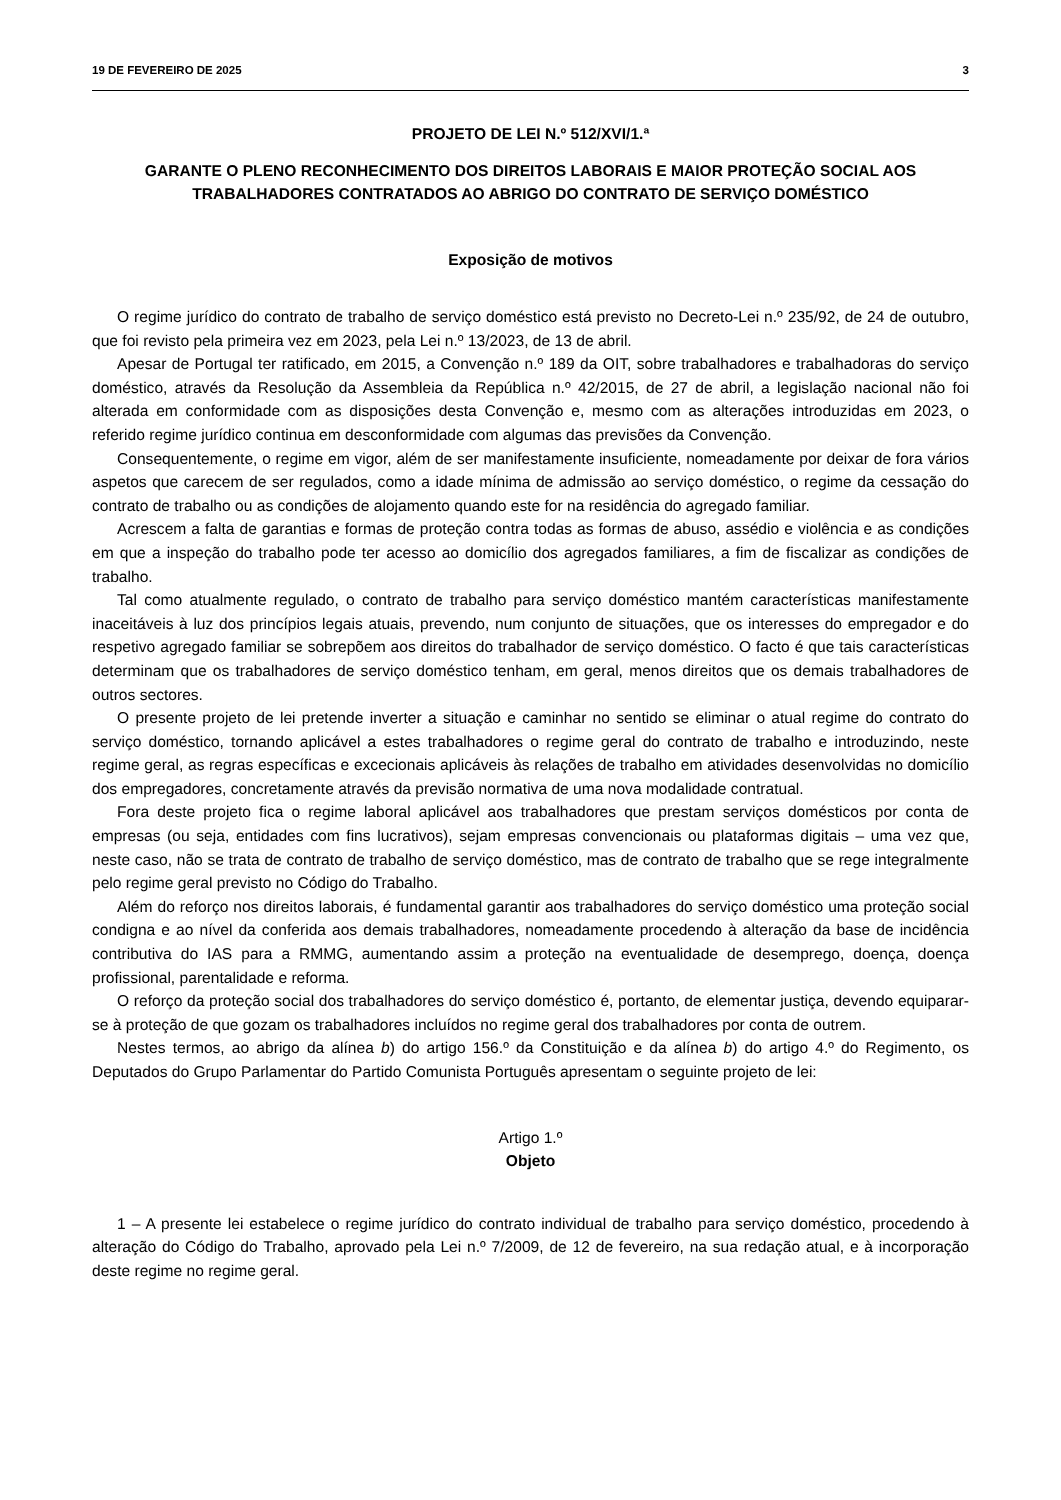19 DE FEVEREIRO DE 2025 3
PROJETO DE LEI N.º 512/XVI/1.ª
GARANTE O PLENO RECONHECIMENTO DOS DIREITOS LABORAIS E MAIOR PROTEÇÃO SOCIAL AOS TRABALHADORES CONTRATADOS AO ABRIGO DO CONTRATO DE SERVIÇO DOMÉSTICO
Exposição de motivos
O regime jurídico do contrato de trabalho de serviço doméstico está previsto no Decreto-Lei n.º 235/92, de 24 de outubro, que foi revisto pela primeira vez em 2023, pela Lei n.º 13/2023, de 13 de abril.
Apesar de Portugal ter ratificado, em 2015, a Convenção n.º 189 da OIT, sobre trabalhadores e trabalhadoras do serviço doméstico, através da Resolução da Assembleia da República n.º 42/2015, de 27 de abril, a legislação nacional não foi alterada em conformidade com as disposições desta Convenção e, mesmo com as alterações introduzidas em 2023, o referido regime jurídico continua em desconformidade com algumas das previsões da Convenção.
Consequentemente, o regime em vigor, além de ser manifestamente insuficiente, nomeadamente por deixar de fora vários aspetos que carecem de ser regulados, como a idade mínima de admissão ao serviço doméstico, o regime da cessação do contrato de trabalho ou as condições de alojamento quando este for na residência do agregado familiar.
Acrescem a falta de garantias e formas de proteção contra todas as formas de abuso, assédio e violência e as condições em que a inspeção do trabalho pode ter acesso ao domicílio dos agregados familiares, a fim de fiscalizar as condições de trabalho.
Tal como atualmente regulado, o contrato de trabalho para serviço doméstico mantém características manifestamente inaceitáveis à luz dos princípios legais atuais, prevendo, num conjunto de situações, que os interesses do empregador e do respetivo agregado familiar se sobrepõem aos direitos do trabalhador de serviço doméstico. O facto é que tais características determinam que os trabalhadores de serviço doméstico tenham, em geral, menos direitos que os demais trabalhadores de outros sectores.
O presente projeto de lei pretende inverter a situação e caminhar no sentido se eliminar o atual regime do contrato do serviço doméstico, tornando aplicável a estes trabalhadores o regime geral do contrato de trabalho e introduzindo, neste regime geral, as regras específicas e excecionais aplicáveis às relações de trabalho em atividades desenvolvidas no domicílio dos empregadores, concretamente através da previsão normativa de uma nova modalidade contratual.
Fora deste projeto fica o regime laboral aplicável aos trabalhadores que prestam serviços domésticos por conta de empresas (ou seja, entidades com fins lucrativos), sejam empresas convencionais ou plataformas digitais – uma vez que, neste caso, não se trata de contrato de trabalho de serviço doméstico, mas de contrato de trabalho que se rege integralmente pelo regime geral previsto no Código do Trabalho.
Além do reforço nos direitos laborais, é fundamental garantir aos trabalhadores do serviço doméstico uma proteção social condigna e ao nível da conferida aos demais trabalhadores, nomeadamente procedendo à alteração da base de incidência contributiva do IAS para a RMMG, aumentando assim a proteção na eventualidade de desemprego, doença, doença profissional, parentalidade e reforma.
O reforço da proteção social dos trabalhadores do serviço doméstico é, portanto, de elementar justiça, devendo equiparar-se à proteção de que gozam os trabalhadores incluídos no regime geral dos trabalhadores por conta de outrem.
Nestes termos, ao abrigo da alínea b) do artigo 156.º da Constituição e da alínea b) do artigo 4.º do Regimento, os Deputados do Grupo Parlamentar do Partido Comunista Português apresentam o seguinte projeto de lei:
Artigo 1.º
Objeto
1 – A presente lei estabelece o regime jurídico do contrato individual de trabalho para serviço doméstico, procedendo à alteração do Código do Trabalho, aprovado pela Lei n.º 7/2009, de 12 de fevereiro, na sua redação atual, e à incorporação deste regime no regime geral.